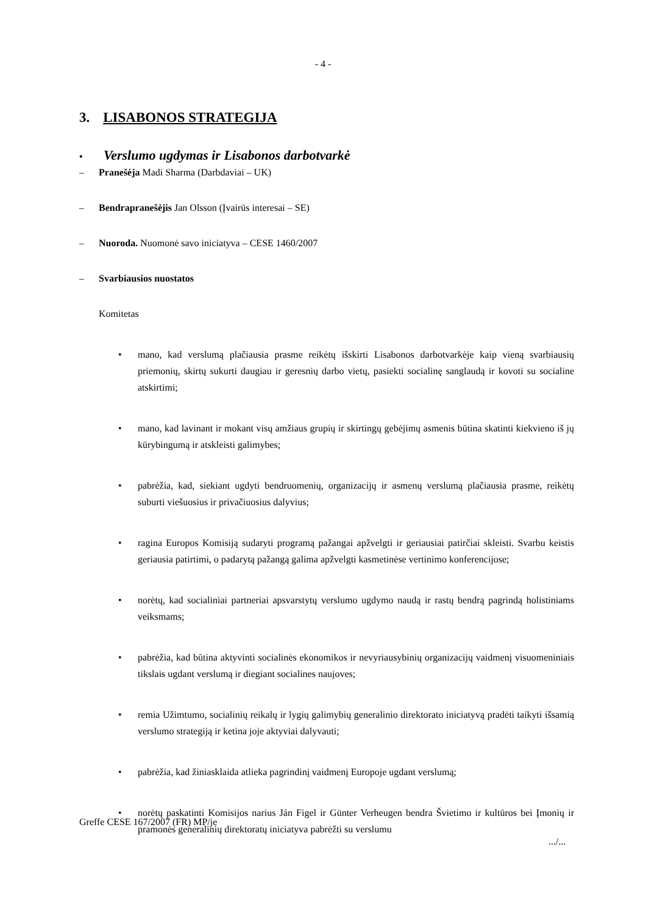- 4 -
3. LISABONOS STRATEGIJA
• Verslumo ugdymas ir Lisabonos darbotvarkė
– Pranešėja Madi Sharma (Darbdaviai – UK)
– Bendrapranešėjis Jan Olsson (Įvairūs interesai – SE)
– Nuoroda. Nuomonė savo iniciatyva – CESE 1460/2007
– Svarbiausios nuostatos
Komitetas
• mano, kad verslumą plačiausia prasme reikėtų išskirti Lisabonos darbotvarkėje kaip vieną svarbiausių priemonių, skirtų sukurti daugiau ir geresnių darbo vietų, pasiekti socialinę sanglaudą ir kovoti su socialine atskirtimi;
• mano, kad lavinant ir mokant visų amžiaus grupių ir skirtingų gebėjimų asmenis būtina skatinti kiekvieno iš jų kūrybingumą ir atskleisti galimybes;
• pabrėžia, kad, siekiant ugdyti bendruomenių, organizacijų ir asmenų verslumą plačiausia prasme, reikėtų suburti viešuosius ir privačiuosius dalyvius;
• ragina Europos Komisiją sudaryti programą pažangai apžvelgti ir geriausiai patirčiai skleisti. Svarbu keistis geriausia patirtimi, o padarytą pažangą galima apžvelgti kasmetinėse vertinimo konferencijose;
• norėtų, kad socialiniai partneriai apsvarstytų verslumo ugdymo naudą ir rastų bendrą pagrindą holistiniams veiksmams;
• pabrėžia, kad būtina aktyvinti socialinės ekonomikos ir nevyriausybinių organizacijų vaidmenį visuomeniniais tikslais ugdant verslumą ir diegiant socialines naujoves;
• remia Užimtumo, socialinių reikalų ir lygių galimybių generalinio direktorato iniciatyvą pradėti taikyti išsamią verslumo strategiją ir ketina joje aktyviai dalyvauti;
• pabrėžia, kad žiniasklaida atlieka pagrindinį vaidmenį Europoje ugdant verslumą;
• norėtų paskatinti Komisijos narius Ján Figel ir Günter Verheugen bendra Švietimo ir kultūros bei Įmonių ir pramonės generalinių direktoratų iniciatyva pabrėžti su verslumu
Greffe CESE 167/2007 (FR) MP/je
.../...